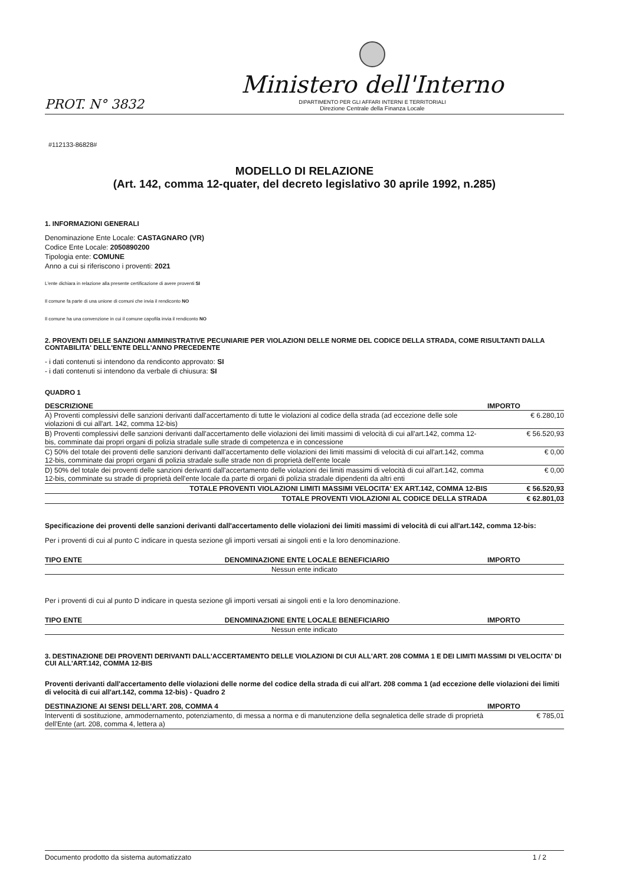PROT. N° 3832
Ministero dell'Interno
DIPARTIMENTO PER GLI AFFARI INTERNI E TERRITORIALI
Direzione Centrale della Finanza Locale
#112133-86828#
MODELLO DI RELAZIONE
(Art. 142, comma 12-quater, del decreto legislativo 30 aprile 1992, n.285)
1. INFORMAZIONI GENERALI
Denominazione Ente Locale: CASTAGNARO (VR)
Codice Ente Locale: 2050890200
Tipologia ente: COMUNE
Anno a cui si riferiscono i proventi: 2021
L'ente dichiara in relazione alla presente certificazione di avere proventi SI
Il comune fa parte di una unione di comuni che invia il rendiconto NO
Il comune ha una convenzione in cui il comune capofila invia il rendiconto NO
2. PROVENTI DELLE SANZIONI AMMINISTRATIVE PECUNIARIE PER VIOLAZIONI DELLE NORME DEL CODICE DELLA STRADA, COME RISULTANTI DALLA CONTABILITA' DELL'ENTE DELL'ANNO PRECEDENTE
- i dati contenuti si intendono da rendiconto approvato: SI
- i dati contenuti si intendono da verbale di chiusura: SI
QUADRO 1
| DESCRIZIONE | IMPORTO |
| --- | --- |
| A) Proventi complessivi delle sanzioni derivanti dall'accertamento di tutte le violazioni al codice della strada (ad eccezione delle sole violazioni di cui all'art. 142, comma 12-bis) | € 6.280,10 |
| B) Proventi complessivi delle sanzioni derivanti dall'accertamento delle violazioni dei limiti massimi di velocità di cui all'art.142, comma 12-bis, comminate dai propri organi di polizia stradale sulle strade di competenza e in concessione | € 56.520,93 |
| C) 50% del totale dei proventi delle sanzioni derivanti dall'accertamento delle violazioni dei limiti massimi di velocità di cui all'art.142, comma 12-bis, comminate dai propri organi di polizia stradale sulle strade non di proprietà dell'ente locale | € 0,00 |
| D) 50% del totale dei proventi delle sanzioni derivanti dall'accertamento delle violazioni dei limiti massimi di velocità di cui all'art.142, comma 12-bis, comminate su strade di proprietà dell'ente locale da parte di organi di polizia stradale dipendenti da altri enti | € 0,00 |
| TOTALE PROVENTI VIOLAZIONI LIMITI MASSIMI VELOCITA' EX ART.142, COMMA 12-BIS | € 56.520,93 |
| TOTALE PROVENTI VIOLAZIONI AL CODICE DELLA STRADA | € 62.801,03 |
Specificazione dei proventi delle sanzioni derivanti dall'accertamento delle violazioni dei limiti massimi di velocità di cui all'art.142, comma 12-bis:
Per i proventi di cui al punto C indicare in questa sezione gli importi versati ai singoli enti e la loro denominazione.
| TIPO ENTE | DENOMINAZIONE ENTE LOCALE BENEFICIARIO | IMPORTO |
| --- | --- | --- |
| Nessun ente indicato | | |
Per i proventi di cui al punto D indicare in questa sezione gli importi versati ai singoli enti e la loro denominazione.
| TIPO ENTE | DENOMINAZIONE ENTE LOCALE BENEFICIARIO | IMPORTO |
| --- | --- | --- |
| Nessun ente indicato | | |
3. DESTINAZIONE DEI PROVENTI DERIVANTI DALL'ACCERTAMENTO DELLE VIOLAZIONI DI CUI ALL'ART. 208 COMMA 1 E DEI LIMITI MASSIMI DI VELOCITA' DI CUI ALL'ART.142, COMMA 12-BIS
Proventi derivanti dall'accertamento delle violazioni delle norme del codice della strada di cui all'art. 208 comma 1 (ad eccezione delle violazioni dei limiti di velocità di cui all'art.142, comma 12-bis) - Quadro 2
| DESTINAZIONE AI SENSI DELL'ART. 208, COMMA 4 | IMPORTO |
| --- | --- |
| Interventi di sostituzione, ammodernamento, potenziamento, di messa a norma e di manutenzione della segnaletica delle strade di proprietà dell'Ente (art. 208, comma 4, lettera a) | € 785,01 |
Documento prodotto da sistema automatizzato 1 / 2